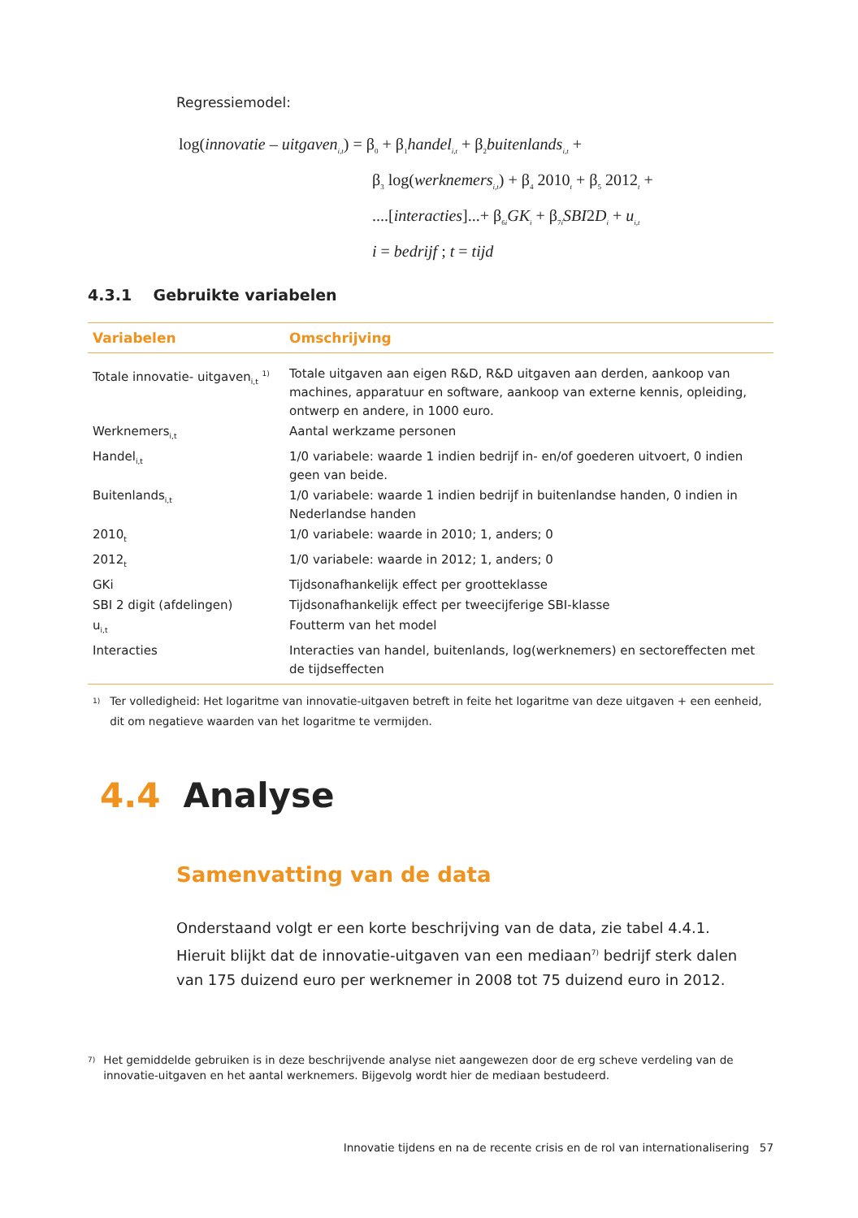Regressiemodel:
log(innovatie – uitgaven<sub>i,t</sub>) = β<sub>0</sub> + β<sub>1</sub>handel<sub>i,t</sub> + β<sub>2</sub>buitenlands<sub>i,t</sub> +
β<sub>3</sub> log(werknemers<sub>i,t</sub>) + β<sub>4</sub> 2010<sub>t</sub> + β<sub>5</sub> 2012<sub>t</sub> +
....[interacties]...+ β<sub>6i</sub>GK<sub>i</sub> + β<sub>7i</sub>SBI2D<sub>i</sub> + u<sub>i,t</sub>
i = bedrijf ; t = tijd
4.3.1 Gebruikte variabelen
| Variabelen | Omschrijving |
| --- | --- |
| Totale innovatie- uitgaven<sub>i,t</sub> <sup>1)</sup> | Totale uitgaven aan eigen R&D, R&D uitgaven aan derden, aankoop van machines, apparatuur en software, aankoop van externe kennis, opleiding, ontwerp en andere, in 1000 euro. |
| Werknemers<sub>i,t</sub> | Aantal werkzame personen |
| Handel<sub>i,t</sub> | 1/0 variabele: waarde 1 indien bedrijf in- en/of goederen uitvoert, 0 indien geen van beide. |
| Buitenlands<sub>i,t</sub> | 1/0 variabele: waarde 1 indien bedrijf in buitenlandse handen, 0 indien in Nederlandse handen |
| 2010<sub>t</sub> | 1/0 variabele: waarde in 2010; 1, anders; 0 |
| 2012<sub>t</sub> | 1/0 variabele: waarde in 2012; 1, anders; 0 |
| GKi | Tijdsonafhankelijk effect per grootteklasse |
| SBI 2 digit (afdelingen) | Tijdsonafhankelijk effect per tweecijferige SBI-klasse |
| u<sub>i,t</sub> | Foutterm van het model |
| Interacties | Interacties van handel, buitenlands, log(werknemers) en sectoreffecten met de tijdseffecten |
<sup>1)</sup> Ter volledigheid: Het logaritme van innovatie-uitgaven betreft in feite het logaritme van deze uitgaven + een eenheid, dit om negatieve waarden van het logaritme te vermijden.
4.4 Analyse
Samenvatting van de data
Onderstaand volgt er een korte beschrijving van de data, zie tabel 4.4.1. Hieruit blijkt dat de innovatie-uitgaven van een mediaan<sup>7)</sup> bedrijf sterk dalen van 175 duizend euro per werknemer in 2008 tot 75 duizend euro in 2012.
<sup>7)</sup> Het gemiddelde gebruiken is in deze beschrijvende analyse niet aangewezen door de erg scheve verdeling van de innovatie-uitgaven en het aantal werknemers. Bijgevolg wordt hier de mediaan bestudeerd.
Innovatie tijdens en na de recente crisis en de rol van internationalisering 57